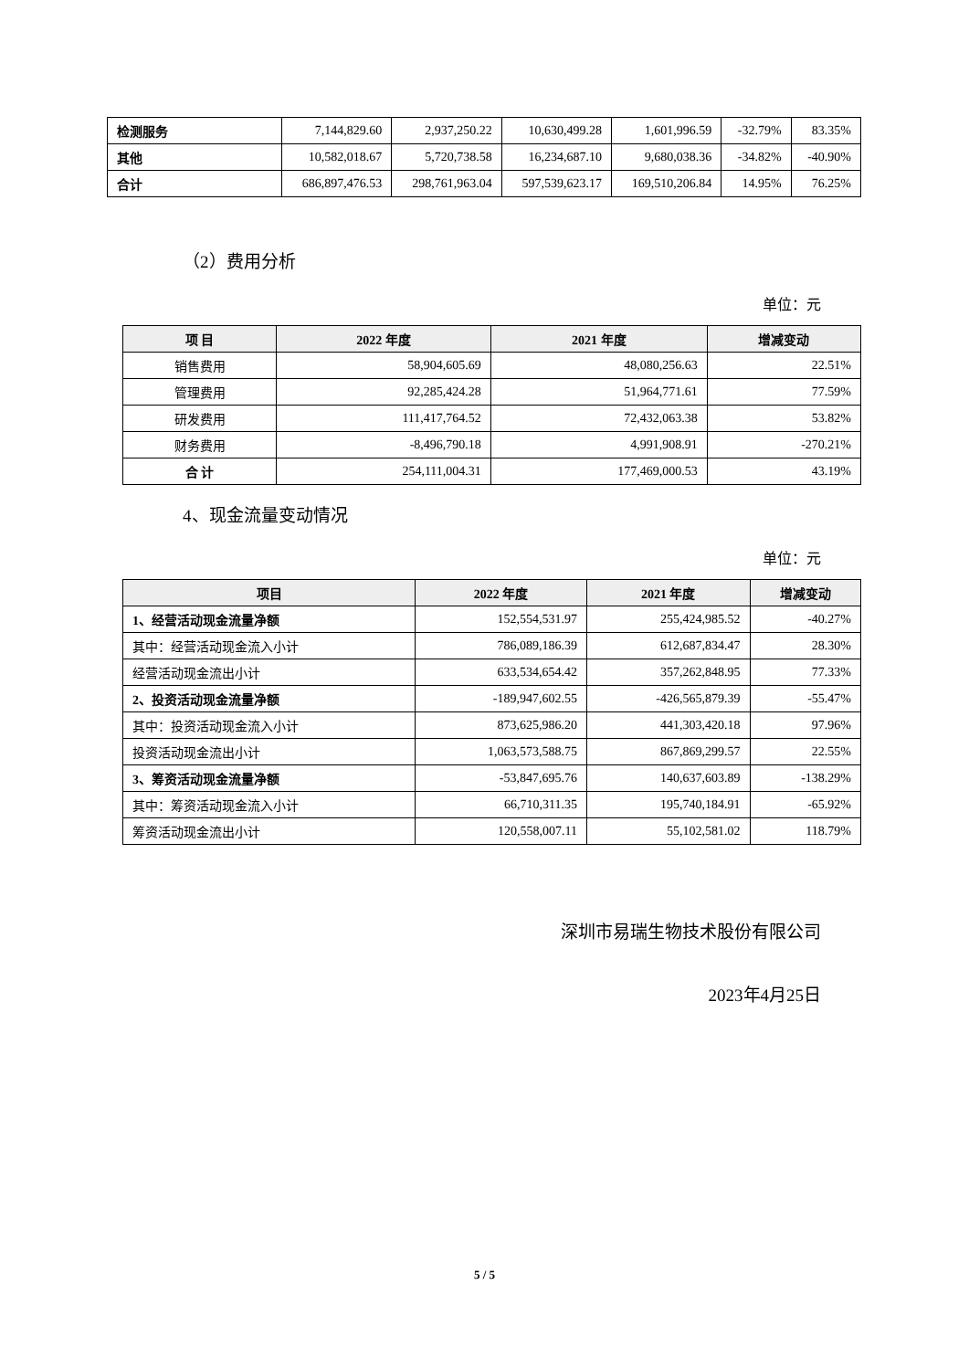| 检测服务 | 7,144,829.60 | 2,937,250.22 | 10,630,499.28 | 1,601,996.59 | -32.79% | 83.35% |
| 其他 | 10,582,018.67 | 5,720,738.58 | 16,234,687.10 | 9,680,038.36 | -34.82% | -40.90% |
| 合计 | 686,897,476.53 | 298,761,963.04 | 597,539,623.17 | 169,510,206.84 | 14.95% | 76.25% |
（2）费用分析
单位：元
| 项 目 | 2022 年度 | 2021 年度 | 增减变动 |
| --- | --- | --- | --- |
| 销售费用 | 58,904,605.69 | 48,080,256.63 | 22.51% |
| 管理费用 | 92,285,424.28 | 51,964,771.61 | 77.59% |
| 研发费用 | 111,417,764.52 | 72,432,063.38 | 53.82% |
| 财务费用 | -8,496,790.18 | 4,991,908.91 | -270.21% |
| 合 计 | 254,111,004.31 | 177,469,000.53 | 43.19% |
4、现金流量变动情况
单位：元
| 项目 | 2022 年度 | 2021 年度 | 增减变动 |
| --- | --- | --- | --- |
| 1、经营活动现金流量净额 | 152,554,531.97 | 255,424,985.52 | -40.27% |
| 其中：经营活动现金流入小计 | 786,089,186.39 | 612,687,834.47 | 28.30% |
| 经营活动现金流出小计 | 633,534,654.42 | 357,262,848.95 | 77.33% |
| 2、投资活动现金流量净额 | -189,947,602.55 | -426,565,879.39 | -55.47% |
| 其中：投资活动现金流入小计 | 873,625,986.20 | 441,303,420.18 | 97.96% |
| 投资活动现金流出小计 | 1,063,573,588.75 | 867,869,299.57 | 22.55% |
| 3、筹资活动现金流量净额 | -53,847,695.76 | 140,637,603.89 | -138.29% |
| 其中：筹资活动现金流入小计 | 66,710,311.35 | 195,740,184.91 | -65.92% |
| 筹资活动现金流出小计 | 120,558,007.11 | 55,102,581.02 | 118.79% |
深圳市易瑞生物技术股份有限公司
2023年4月25日
5 / 5